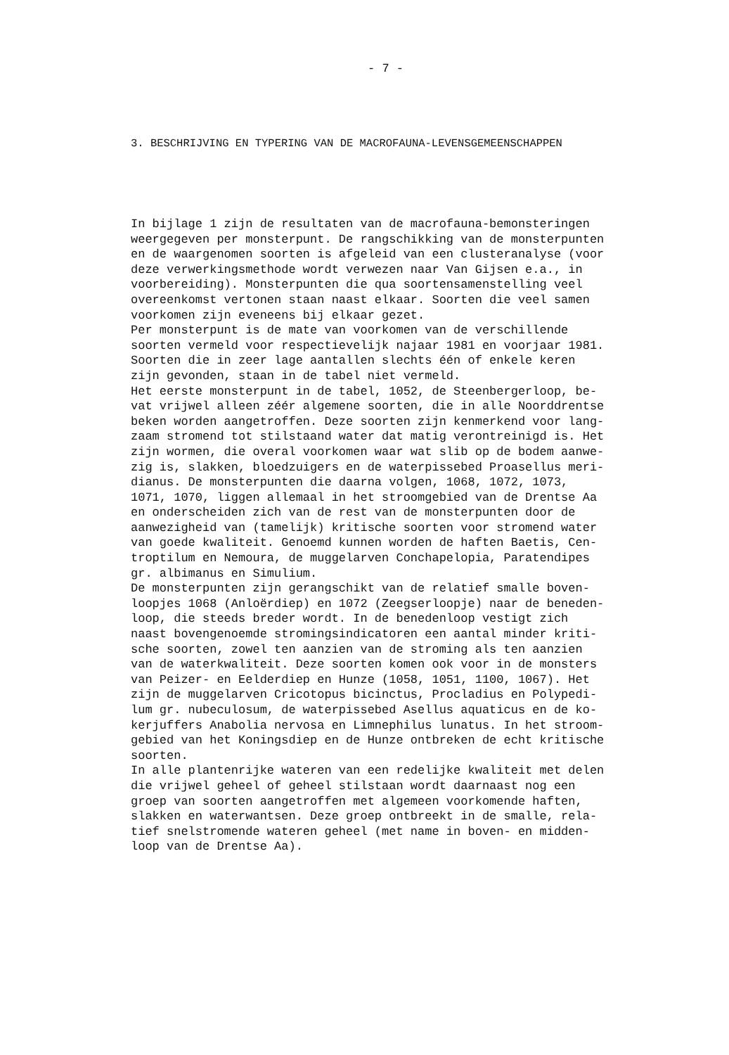- 7 -
3. BESCHRIJVING EN TYPERING VAN DE MACROFAUNA-LEVENSGEMEENSCHAPPEN
In bijlage 1 zijn de resultaten van de macrofauna-bemonsteringen weergegeven per monsterpunt. De rangschikking van de monsterpunten en de waargenomen soorten is afgeleid van een clusteranalyse (voor deze verwerkingsmethode wordt verwezen naar Van Gijsen e.a., in voorbereiding). Monsterpunten die qua soortensamenstelling veel overeenkomst vertonen staan naast elkaar. Soorten die veel samen voorkomen zijn eveneens bij elkaar gezet. Per monsterpunt is de mate van voorkomen van de verschillende soorten vermeld voor respectievelijk najaar 1981 en voorjaar 1981. Soorten die in zeer lage aantallen slechts één of enkele keren zijn gevonden, staan in de tabel niet vermeld. Het eerste monsterpunt in de tabel, 1052, de Steenbergerloop, be- vat vrijwel alleen zéér algemene soorten, die in alle Noorddrentse beken worden aangetroffen. Deze soorten zijn kenmerkend voor lang- zaam stromend tot stilstaand water dat matig verontreinigd is. Het zijn wormen, die overal voorkomen waar wat slib op de bodem aanwe- zig is, slakken, bloedzuigers en de waterpissebed Proasellus meri- dianus. De monsterpunten die daarna volgen, 1068, 1072, 1073, 1071, 1070, liggen allemaal in het stroomgebied van de Drentse Aa en onderscheiden zich van de rest van de monsterpunten door de aanwezigheid van (tamelijk) kritische soorten voor stromend water van goede kwaliteit. Genoemd kunnen worden de haften Baetis, Cen- troptilum en Nemoura, de muggelarven Conchapelopia, Paratendipes gr. albimanus en Simulium. De monsterpunten zijn gerangschikt van de relatief smalle boven- loopjes 1068 (Anloërdiep) en 1072 (Zeegserloopje) naar de beneden- loop, die steeds breder wordt. In de benedenloop vestigt zich naast bovengenoemde stromingsindicatoren een aantal minder kriti- sche soorten, zowel ten aanzien van de stroming als ten aanzien van de waterkwaliteit. Deze soorten komen ook voor in de monsters van Peizer- en Eelderdiep en Hunze (1058, 1051, 1100, 1067). Het zijn de muggelarven Cricotopus bicinctus, Procladius en Polypedi- lum gr. nubeculosum, de waterpissebed Asellus aquaticus en de ko- kerjuffers Anabolia nervosa en Limnephilus lunatus. In het stroom- gebied van het Koningsdiep en de Hunze ontbreken de echt kritische soorten. In alle plantenrijke wateren van een redelijke kwaliteit met delen die vrijwel geheel of geheel stilstaan wordt daarnaast nog een groep van soorten aangetroffen met algemeen voorkomende haften, slakken en waterwantsen. Deze groep ontbreekt in de smalle, rela- tief snelstromende wateren geheel (met name in boven- en midden- loop van de Drentse Aa).